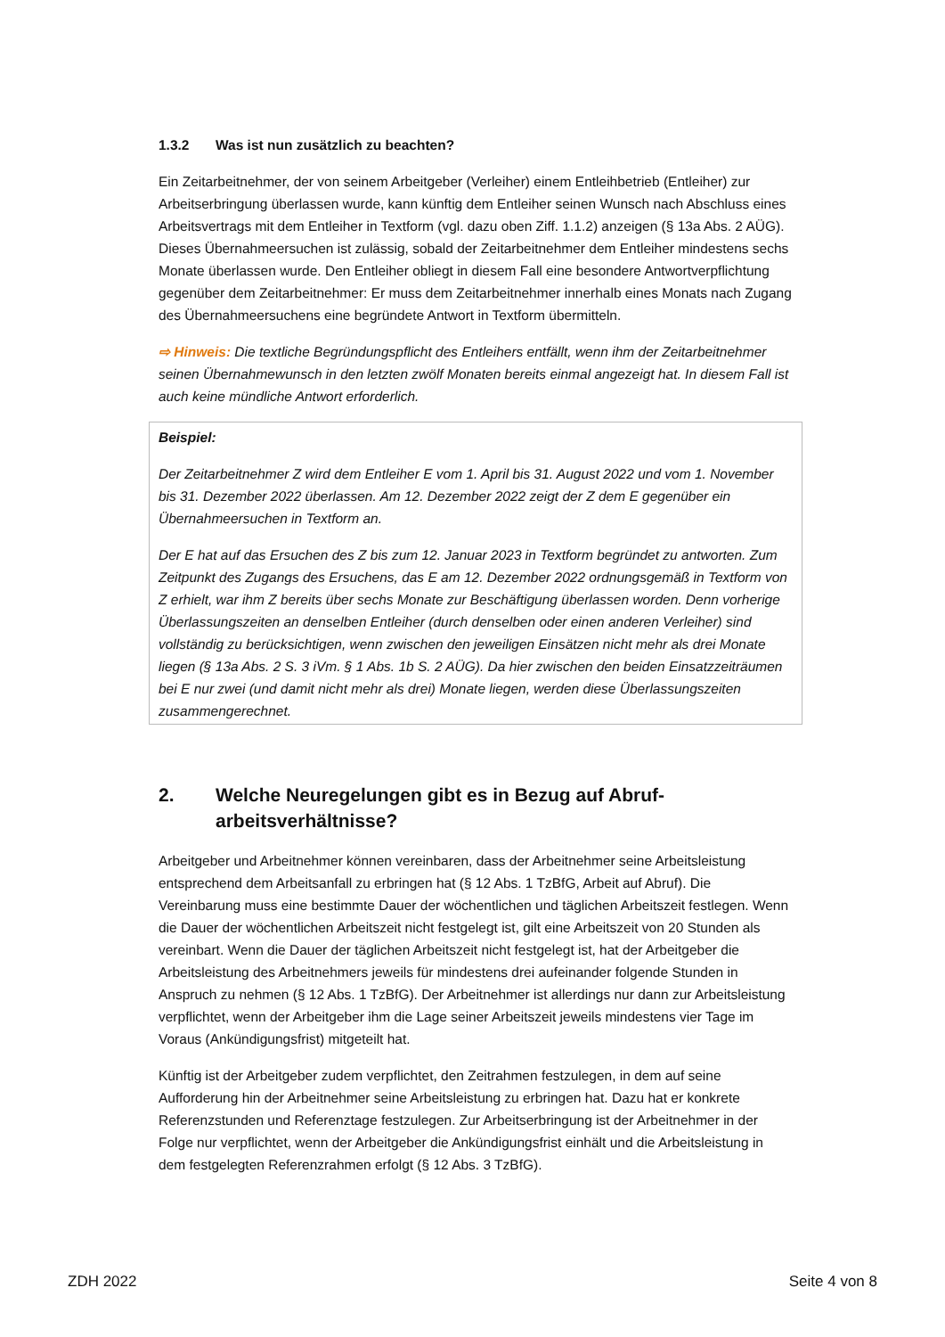1.3.2 Was ist nun zusätzlich zu beachten?
Ein Zeitarbeitnehmer, der von seinem Arbeitgeber (Verleiher) einem Entleihbetrieb (Entleiher) zur Arbeitserbringung überlassen wurde, kann künftig dem Entleiher seinen Wunsch nach Abschluss eines Arbeitsvertrags mit dem Entleiher in Textform (vgl. dazu oben Ziff. 1.1.2) anzeigen (§ 13a Abs. 2 AÜG). Dieses Übernahmeersuchen ist zulässig, sobald der Zeitarbeitnehmer dem Entleiher mindestens sechs Monate überlassen wurde. Den Entleiher obliegt in diesem Fall eine besondere Antwortverpflichtung gegenüber dem Zeitarbeitnehmer: Er muss dem Zeitarbeitnehmer innerhalb eines Monats nach Zugang des Übernahmeersuchens eine begründete Antwort in Textform übermitteln.
⇨ Hinweis: Die textliche Begründungspflicht des Entleihers entfällt, wenn ihm der Zeitarbeitnehmer seinen Übernahmewunsch in den letzten zwölf Monaten bereits einmal angezeigt hat. In diesem Fall ist auch keine mündliche Antwort erforderlich.
Beispiel:
Der Zeitarbeitnehmer Z wird dem Entleiher E vom 1. April bis 31. August 2022 und vom 1. November bis 31. Dezember 2022 überlassen. Am 12. Dezember 2022 zeigt der Z dem E gegenüber ein Übernahmeersuchen in Textform an.
Der E hat auf das Ersuchen des Z bis zum 12. Januar 2023 in Textform begründet zu antworten. Zum Zeitpunkt des Zugangs des Ersuchens, das E am 12. Dezember 2022 ordnungsgemäß in Textform von Z erhielt, war ihm Z bereits über sechs Monate zur Beschäftigung überlassen worden. Denn vorherige Überlassungszeiten an denselben Entleiher (durch denselben oder einen anderen Verleiher) sind vollständig zu berücksichtigen, wenn zwischen den jeweiligen Einsätzen nicht mehr als drei Monate liegen (§ 13a Abs. 2 S. 3 iVm. § 1 Abs. 1b S. 2 AÜG). Da hier zwischen den beiden Einsatzzeiträumen bei E nur zwei (und damit nicht mehr als drei) Monate liegen, werden diese Überlassungszeiten zusammengerechnet.
2. Welche Neuregelungen gibt es in Bezug auf Abruf-
arbeitsverhältnisse?
Arbeitgeber und Arbeitnehmer können vereinbaren, dass der Arbeitnehmer seine Arbeitsleistung entsprechend dem Arbeitsanfall zu erbringen hat (§ 12 Abs. 1 TzBfG, Arbeit auf Abruf). Die Vereinbarung muss eine bestimmte Dauer der wöchentlichen und täglichen Arbeitszeit festlegen. Wenn die Dauer der wöchentlichen Arbeitszeit nicht festgelegt ist, gilt eine Arbeitszeit von 20 Stunden als vereinbart. Wenn die Dauer der täglichen Arbeitszeit nicht festgelegt ist, hat der Arbeitgeber die Arbeitsleistung des Arbeitnehmers jeweils für mindestens drei aufeinander folgende Stunden in Anspruch zu nehmen (§ 12 Abs. 1 TzBfG). Der Arbeitnehmer ist allerdings nur dann zur Arbeitsleistung verpflichtet, wenn der Arbeitgeber ihm die Lage seiner Arbeitszeit jeweils mindestens vier Tage im Voraus (Ankündigungsfrist) mitgeteilt hat.
Künftig ist der Arbeitgeber zudem verpflichtet, den Zeitrahmen festzulegen, in dem auf seine Aufforderung hin der Arbeitnehmer seine Arbeitsleistung zu erbringen hat. Dazu hat er konkrete Referenzstunden und Referenztage festzulegen. Zur Arbeitserbringung ist der Arbeitnehmer in der Folge nur verpflichtet, wenn der Arbeitgeber die Ankündigungsfrist einhält und die Arbeitsleistung in dem festgelegten Referenzrahmen erfolgt (§ 12 Abs. 3 TzBfG).
ZDH 2022 Seite 4 von 8